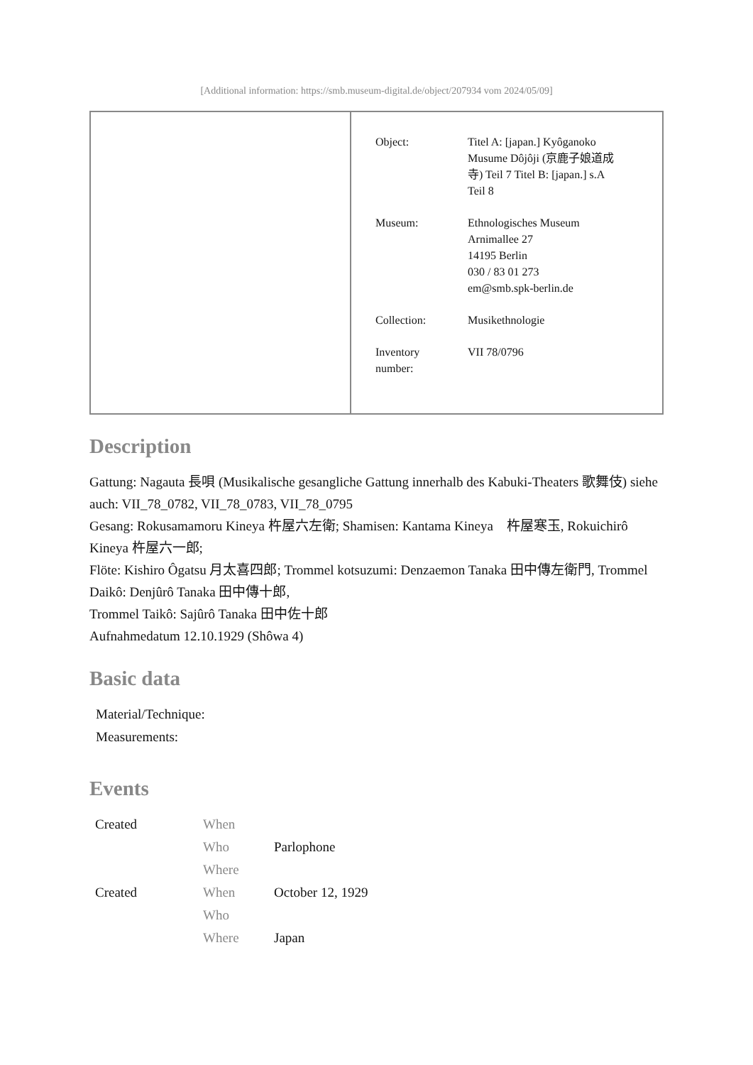[Additional information: https://smb.museum-digital.de/object/207934 vom 2024/05/09]
| | / Object: / Titel A: [japan.] Kyôganoko Musume Dôjôji (京鹿子娘道成 寺) Teil 7 Titel B: [japan.] s.A Teil 8 / / Museum: / Ethnologisches Museum Arnimallee 27 14195 Berlin 030 / 83 01 273 em@smb.spk-berlin.de / / Collection: / Musikethnologie / / Inventory number: / VII 78/0796 / |
Description
Gattung: Nagauta 長唄 (Musikalische gesangliche Gattung innerhalb des Kabuki-Theaters 歌舞伎) siehe auch: VII_78_0782, VII_78_0783, VII_78_0795
Gesang: Rokusamamoru Kineya 杵屋六左衛; Shamisen: Kantama Kineya　杵屋寒玉, Rokuichirô Kineya 杵屋六一郎;
Flöte: Kishiro Ôgatsu 月太喜四郎; Trommel kotsuzumi: Denzaemon Tanaka 田中傳左衛門, Trommel Daikô: Denjûrô Tanaka 田中傳十郎,
Trommel Taikô: Sajûrô Tanaka 田中佐十郎
Aufnahmedatum 12.10.1929 (Shôwa 4)
Basic data
Material/Technique:
Measurements:
Events
| Created | When | |
| | Who | Parlophone |
| | Where | |
| Created | When | October 12, 1929 |
| | Who | |
| | Where | Japan |